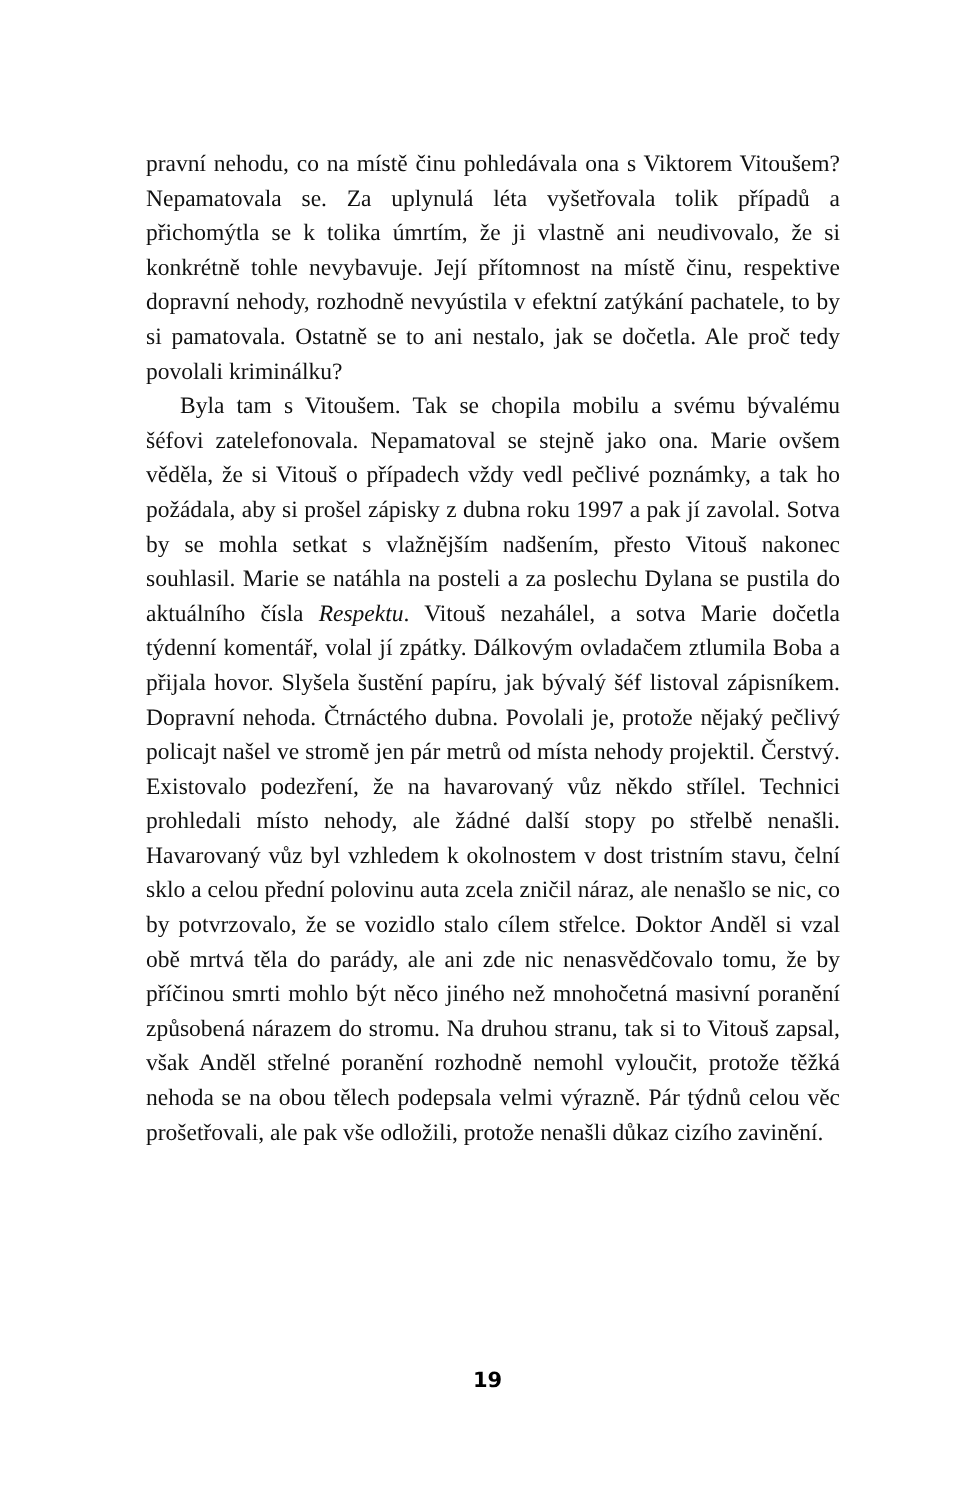pravní nehodu, co na místě činu pohledávala ona s Viktorem Vitoušem? Nepamatovala se. Za uplynulá léta vyšetřovala tolik případů a přichomýtla se k tolika úmrtím, že ji vlastně ani neudivovalo, že si konkrétně tohle nevybavuje. Její přítomnost na místě činu, respektive dopravní nehody, rozhodně nevyústila v efektní zatýkání pachatele, to by si pamatovala. Ostatně se to ani nestalo, jak se dočetla. Ale proč tedy povolali kriminálku?
Byla tam s Vitoušem. Tak se chopila mobilu a svému bývalému šéfovi zatelefonovala. Nepamatoval se stejně jako ona. Marie ovšem věděla, že si Vitouš o případech vždy vedl pečlivé poznámky, a tak ho požádala, aby si prošel zápisky z dubna roku 1997 a pak jí zavolal. Sotva by se mohla setkat s vlažnějším nadšením, přesto Vitouš nakonec souhlasil. Marie se natáhla na posteli a za poslechu Dylana se pustila do aktuálního čísla Respektu. Vitouš nezahálel, a sotva Marie dočetla týdenní komentář, volal jí zpátky. Dálkovým ovladačem ztlumila Boba a přijala hovor. Slyšela šustění papíru, jak bývalý šéf listoval zápisníkem. Dopravní nehoda. Čtrnáctého dubna. Povolali je, protože nějaký pečlivý policajt našel ve stromě jen pár metrů od místa nehody projektil. Čerstvý. Existovalo podezření, že na havarovaný vůz někdo střílel. Technici prohledali místo nehody, ale žádné další stopy po střelbě nenašli. Havarovaný vůz byl vzhledem k okolnostem v dost tristním stavu, čelní sklo a celou přední polovinu auta zcela zničil náraz, ale nenašlo se nic, co by potvrzovalo, že se vozidlo stalo cílem střelce. Doktor Anděl si vzal obě mrtvá těla do parády, ale ani zde nic nenasvědčovalo tomu, že by příčinou smrti mohlo být něco jiného než mnohočetná masivní poranění způsobená nárazem do stromu. Na druhou stranu, tak si to Vitouš zapsal, však Anděl střelné poranění rozhodně nemohl vyloučit, protože těžká nehoda se na obou tělech podepsala velmi výrazně. Pár týdnů celou věc prošetřovali, ale pak vše odložili, protože nenašli důkaz cizího zavinění.
19